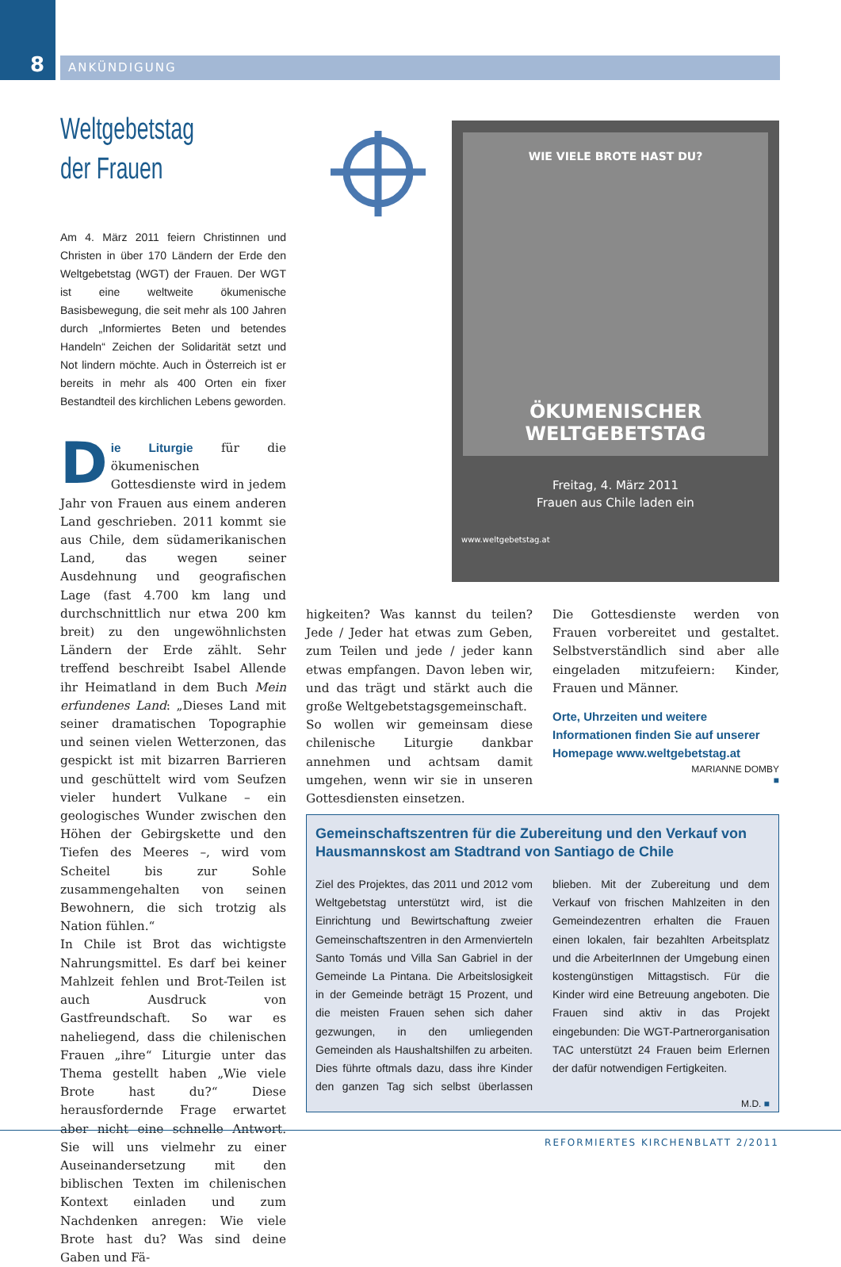8
ANKÜNDIGUNG
Weltgebetstag
der Frauen
Am 4. März 2011 feiern Christinnen und Christen in über 170 Ländern der Erde den Weltgebetstag (WGT) der Frauen. Der WGT ist eine weltweite ökumenische Basisbewegung, die seit mehr als 100 Jahren durch „Informiertes Beten und betendes Handeln“ Zeichen der Solidarität setzt und Not lindern möchte. Auch in Österreich ist er bereits in mehr als 400 Orten ein fixer Bestandteil des kirchlichen Lebens geworden.
Die Liturgie für die ökumenischen Gottesdienste wird in jedem Jahr von Frauen aus einem anderen Land geschrieben. 2011 kommt sie aus Chile, dem südamerikanischen Land, das wegen seiner Ausdehnung und geografischen Lage (fast 4.700 km lang und durchschnittlich nur etwa 200 km breit) zu den ungewöhnlichsten Ländern der Erde zählt. Sehr treffend beschreibt Isabel Allende ihr Heimatland in dem Buch Mein erfundenes Land: „Dieses Land mit seiner dramatischen Topographie und seinen vielen Wetterzonen, das gespickt ist mit bizarren Barrieren und geschüttelt wird vom Seufzen vieler hundert Vulkane – ein geologisches Wunder zwischen den Höhen der Gebirgskette und den Tiefen des Meeres –, wird vom Scheitel bis zur Sohle zusammengehalten von seinen Bewohnern, die sich trotzig als Nation fühlen.“
In Chile ist Brot das wichtigste Nahrungsmittel. Es darf bei keiner Mahlzeit fehlen und Brot-Teilen ist auch Ausdruck von Gastfreundschaft. So war es naheliegend, dass die chilenischen Frauen „ihre“ Liturgie unter das Thema gestellt haben „Wie viele Brote hast du?“ Diese herausfordernde Frage erwartet aber nicht eine schnelle Antwort. Sie will uns vielmehr zu einer Auseinandersetzung mit den biblischen Texten im chilenischen Kontext einladen und zum Nachdenken anregen: Wie viele Brote hast du? Was sind deine Gaben und Fä-
WIE VIELE BROTE HAST DU?
ÖKUMENISCHER
WELTGEBETSTAG
Freitag, 4. März 2011
Frauen aus Chile laden ein
www.weltgebetstag.at
higkeiten? Was kannst du teilen? Jede / Jeder hat etwas zum Geben, zum Teilen und jede / jeder kann etwas empfangen. Davon leben wir, und das trägt und stärkt auch die große Weltgebetstagsgemeinschaft.
So wollen wir gemeinsam diese chilenische Liturgie dankbar annehmen und achtsam damit umgehen, wenn wir sie in unseren Gottesdiensten einsetzen.
Die Gottesdienste werden von Frauen vorbereitet und gestaltet. Selbstverständlich sind aber alle eingeladen mitzufeiern: Kinder, Frauen und Männer.
Orte, Uhrzeiten und weitere Informationen finden Sie auf unserer Homepage www.weltgebetstag.at
MARIANNE DOMBY
■
Gemeinschaftszentren für die Zubereitung und den Verkauf von Hausmannskost am Stadtrand von Santiago de Chile
Ziel des Projektes, das 2011 und 2012 vom Weltgebetstag unterstützt wird, ist die Einrichtung und Bewirtschaftung zweier Gemeinschaftszentren in den Armenvierteln Santo Tomás und Villa San Gabriel in der Gemeinde La Pintana. Die Arbeitslosigkeit in der Gemeinde beträgt 15 Prozent, und die meisten Frauen sehen sich daher gezwungen, in den umliegenden Gemeinden als Haushaltshilfen zu arbeiten. Dies führte oftmals dazu, dass ihre Kinder den ganzen Tag sich selbst überlassen blieben. Mit der Zubereitung und dem Verkauf von frischen Mahlzeiten in den Gemeindezentren erhalten die Frauen einen lokalen, fair bezahlten Arbeitsplatz und die ArbeiterInnen der Umgebung einen kostengünstigen Mittagstisch. Für die Kinder wird eine Betreuung angeboten. Die Frauen sind aktiv in das Projekt eingebunden: Die WGT-Partnerorganisation TAC unterstützt 24 Frauen beim Erlernen der dafür notwendigen Fertigkeiten.
M.D. ■
REFORMIERTES KIRCHENBLATT 2/2011